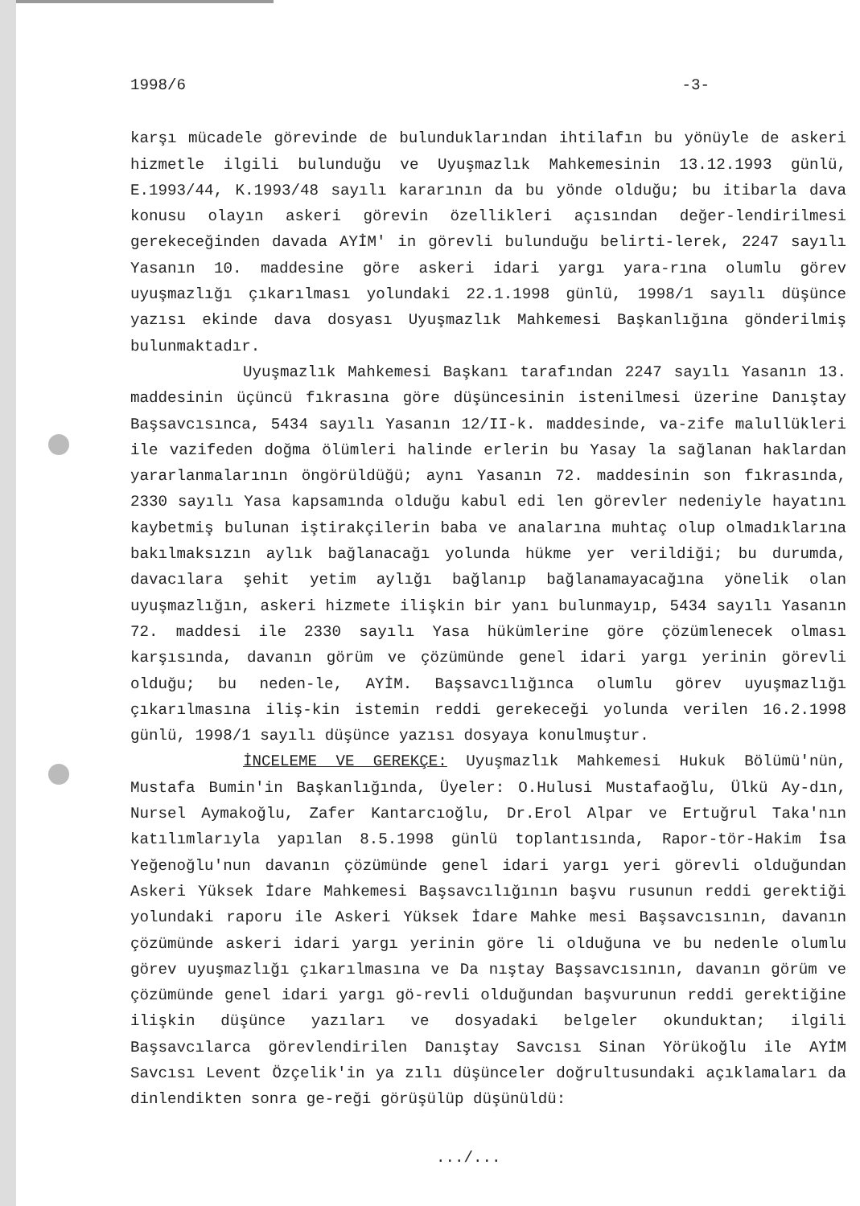1998/6 -3-
karşı mücadele görevinde de bulunduklarından ihtilafın bu yönüyle de askeri hizmetle ilgili bulunduğu ve Uyuşmazlık Mahkemesinin 13.12.1993 günlü, E.1993/44, K.1993/48 sayılı kararının da bu yönde olduğu; bu itibarla dava konusu olayın askeri görevin özellikleri açısından değer-lendirilmesi gerekeceğinden davada AYİM' in görevli bulunduğu belirti-lerek, 2247 sayılı Yasanın 10. maddesine göre askeri idari yargı yara-rına olumlu görev uyuşmazlığı çıkarılması yolundaki 22.1.1998 günlü, 1998/1 sayılı düşünce yazısı ekinde dava dosyası Uyuşmazlık Mahkemesi Başkanlığına gönderilmiş bulunmaktadır.
Uyuşmazlık Mahkemesi Başkanı tarafından 2247 sayılı Yasanın 13. maddesinin üçüncü fıkrasına göre düşüncesinin istenilmesi üzerine Danıştay Başsavcısınca, 5434 sayılı Yasanın 12/II-k. maddesinde, va-zife malullükleri ile vazifeden doğma ölümleri halinde erlerin bu Yasay la sağlanan haklardan yararlanmalarının öngörüldüğü; aynı Yasanın 72. maddesinin son fıkrasında, 2330 sayılı Yasa kapsamında olduğu kabul edi len görevler nedeniyle hayatını kaybetmiş bulunan iştirakçilerin baba ve analarına muhtaç olup olmadıklarına bakılmaksızın aylık bağlanacağı yolunda hükme yer verildiği; bu durumda, davacılara şehit yetim aylığı bağlanıp bağlanamayacağına yönelik olan uyuşmazlığın, askeri hizmete ilişkin bir yanı bulunmayıp, 5434 sayılı Yasanın 72. maddesi ile 2330 sayılı Yasa hükümlerine göre çözümlenecek olması karşısında, davanın görüm ve çözümünde genel idari yargı yerinin görevli olduğu; bu neden-le, AYİM. Başsavcılığınca olumlu görev uyuşmazlığı çıkarılmasına iliş-kin istemin reddi gerekeceği yolunda verilen 16.2.1998 günlü, 1998/1 sayılı düşünce yazısı dosyaya konulmuştur.
İNCELEME VE GEREKÇE: Uyuşmazlık Mahkemesi Hukuk Bölümü'nün, Mustafa Bumin'in Başkanlığında, Üyeler: O.Hulusi Mustafaoğlu, Ülkü Ay-dın, Nursel Aymakoğlu, Zafer Kantarcıoğlu, Dr.Erol Alpar ve Ertuğrul Taka'nın katılımlarıyla yapılan 8.5.1998 günlü toplantısında, Rapor-tör-Hakim İsa Yeğenoğlu'nun davanın çözümünde genel idari yargı yeri görevli olduğundan Askeri Yüksek İdare Mahkemesi Başsavcılığının başvu rusunun reddi gerektiği yolundaki raporu ile Askeri Yüksek İdare Mahke mesi Başsavcısının, davanın çözümünde askeri idari yargı yerinin göre li olduğuna ve bu nedenle olumlu görev uyuşmazlığı çıkarılmasına ve Da nıştay Başsavcısının, davanın görüm ve çözümünde genel idari yargı gö-revli olduğundan başvurunun reddi gerektiğine ilişkin düşünce yazıları ve dosyadaki belgeler okunduktan; ilgili Başsavcılarca görevlendirilen Danıştay Savcısı Sinan Yörükoğlu ile AYİM Savcısı Levent Özçelik'in ya zılı düşünceler doğrultusundaki açıklamaları da dinlendikten sonra ge-reği görüşülüp düşünüldü:
.../...